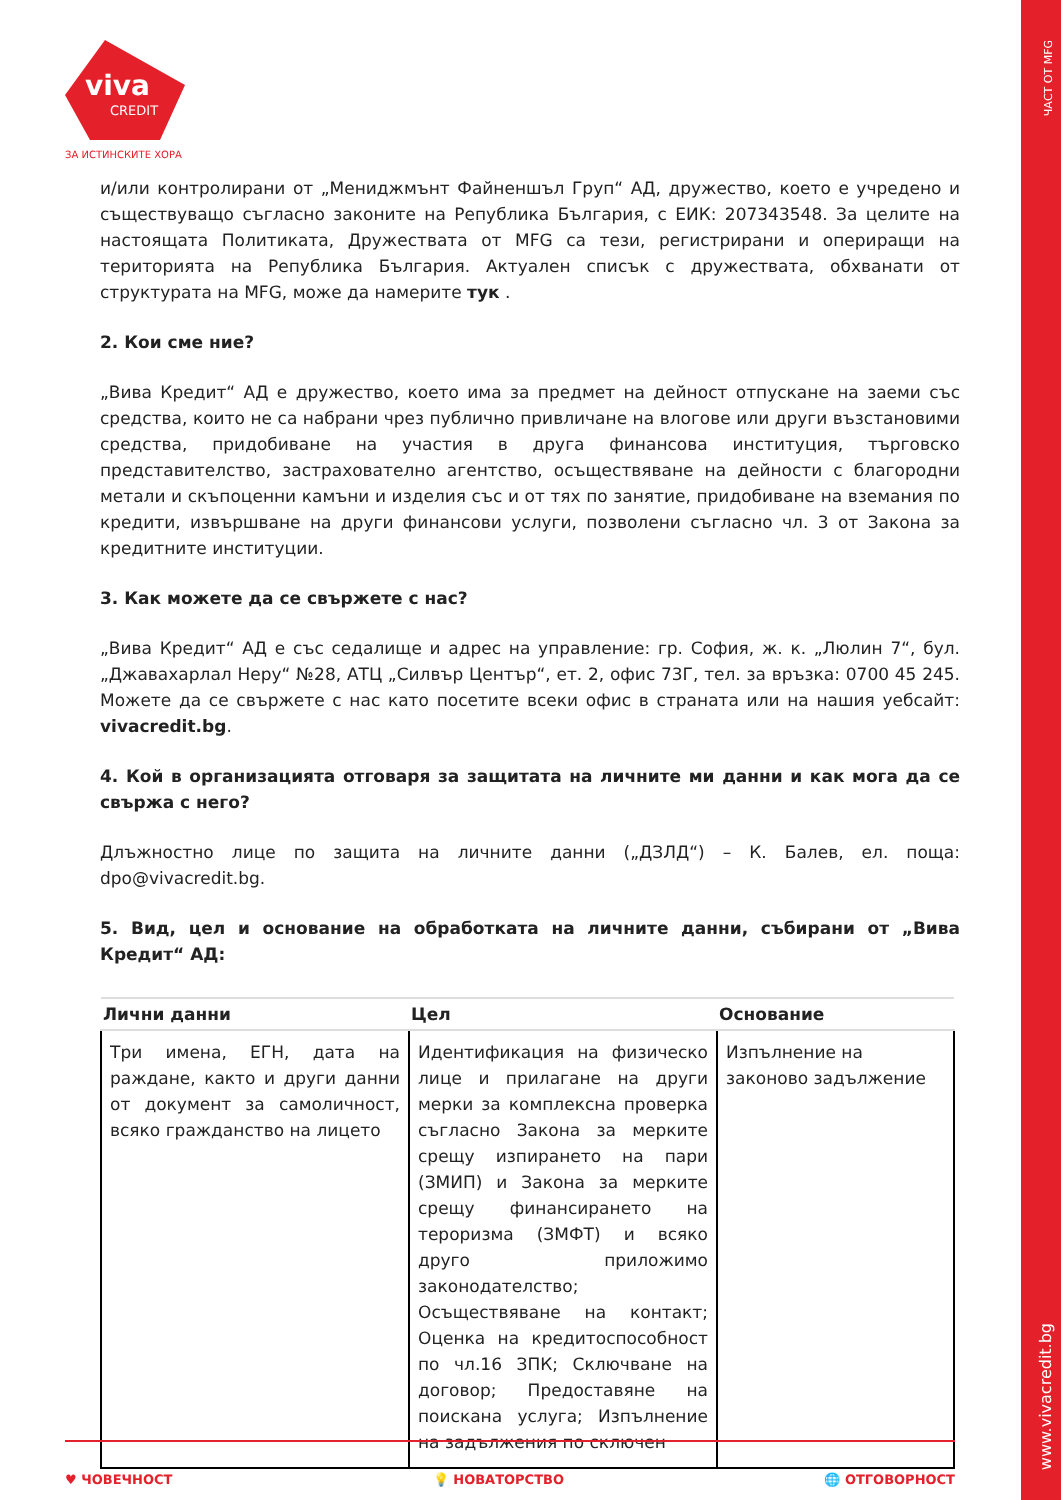ЧАСТ ОТ MFG
www.vivacredit.bg
viva
CREDIT
ЗА ИСТИНСКИТЕ ХОРА
и/или контролирани от „Мениджмънт Файненшъл Груп“ АД, дружество, което е учредено и съществуващо съгласно законите на Република България, с ЕИК: 207343548. За целите на настоящата Политиката, Дружествата от MFG са тези, регистрирани и опериращи на територията на Република България. Актуален списък с дружествата, обхванати от структурата на MFG, може да намерите тук .
2. Кои сме ние?
„Вива Кредит“ АД е дружество, което има за предмет на дейност отпускане на заеми със средства, които не са набрани чрез публично привличане на влогове или други възстановими средства, придобиване на участия в друга финансова институция, търговско представителство, застрахователно агентство, осъществяване на дейности с благородни метали и скъпоценни камъни и изделия със и от тях по занятие, придобиване на вземания по кредити, извършване на други финансови услуги, позволени съгласно чл. 3 от Закона за кредитните институции.
3. Как можете да се свържете с нас?
„Вива Кредит“ АД е със седалище и адрес на управление: гр. София, ж. к. „Люлин 7“, бул. „Джавахарлал Неру“ №28, АТЦ „Силвър Център“, ет. 2, офис 73Г, тел. за връзка: 0700 45 245. Можете да се свържете с нас като посетите всеки офис в страната или на нашия уебсайт: vivacredit.bg.
4. Кой в организацията отговаря за защитата на личните ми данни и как мога да се свържа с него?
Длъжностно лице по защита на личните данни („ДЗЛД“) – К. Балев, ел. поща: dpo@vivacredit.bg.
5. Вид, цел и основание на обработката на личните данни, събирани от „Вива Кредит“ АД:
| Лични данни | Цел | Основание |
| --- | --- | --- |
| Три имена, ЕГН, дата на раждане, както и други данни от документ за самоличност, всяко гражданство на лицето | Идентификация на физическо лице и прилагане на други мерки за комплексна проверка съгласно Закона за мерките срещу изпирането на пари (ЗМИП) и Закона за мерките срещу финансирането на тероризма (ЗМФТ) и всяко друго приложимо законодателство; Осъществяване на контакт; Оценка на кредитоспособност по чл.16 ЗПК; Сключване на договор; Предоставяне на поискана услуга; Изпълнение на задължения по сключен | Изпълнение на законово задължение |
♥ ЧОВЕЧНОСТ 💡 НОВАТОРСТВО 🌐 ОТГОВОРНОСТ